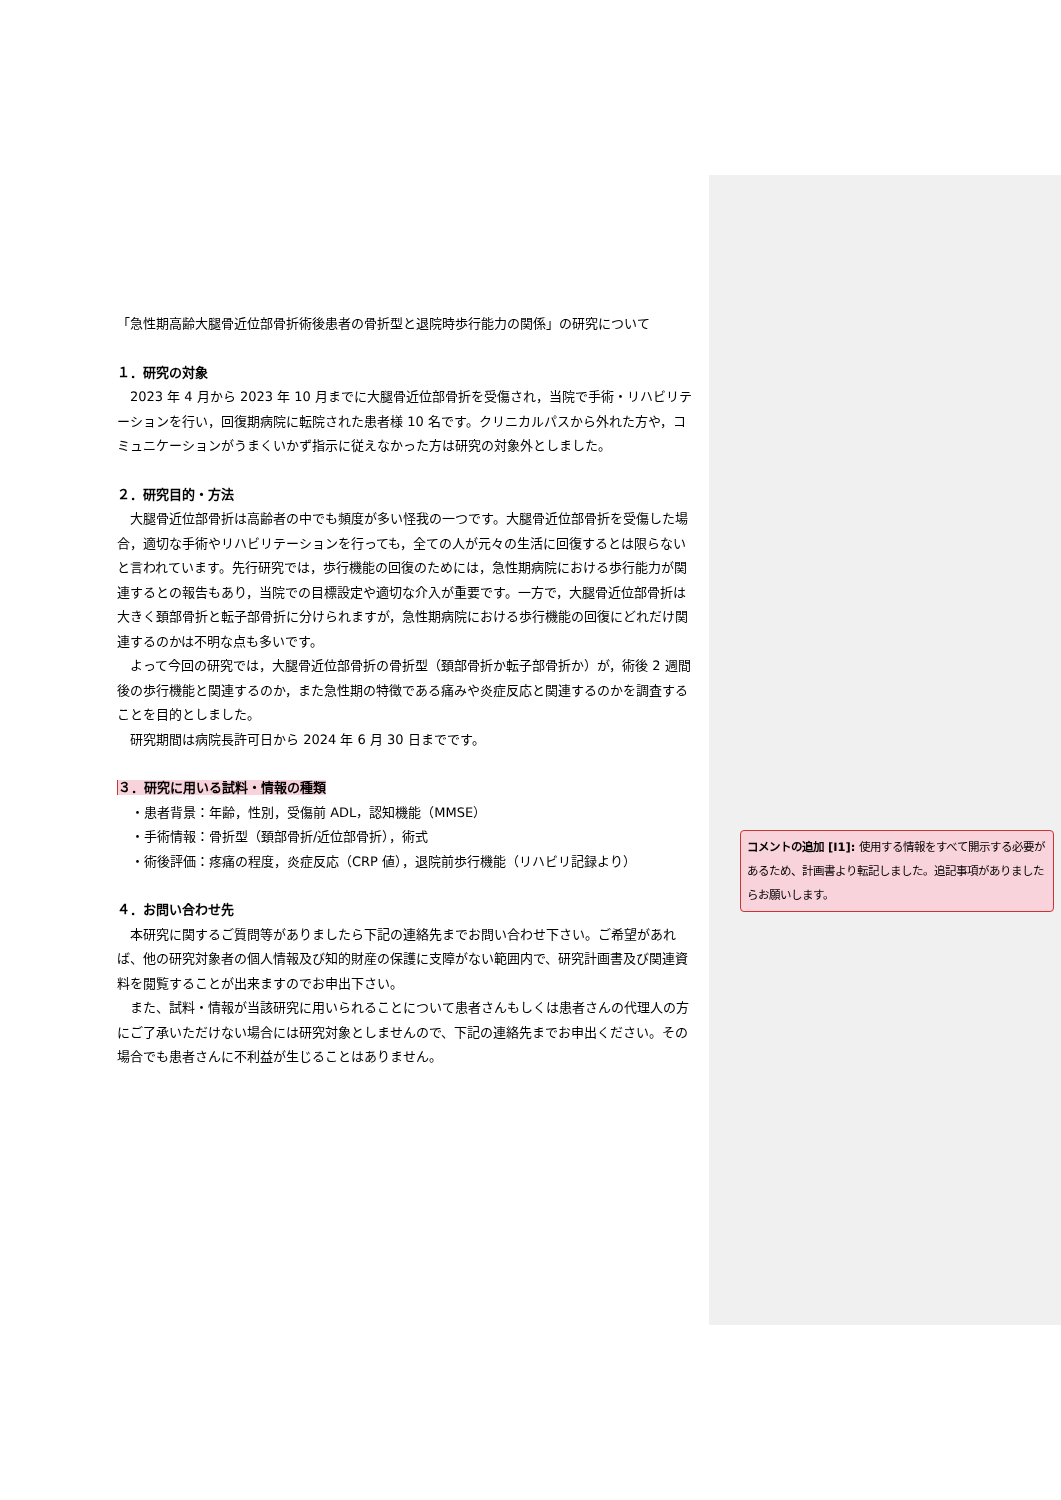「急性期高齢大腿骨近位部骨折術後患者の骨折型と退院時歩行能力の関係」の研究について
１．研究の対象
2023 年 4 月から 2023 年 10 月までに大腿骨近位部骨折を受傷され，当院で手術・リハビリテーションを行い，回復期病院に転院された患者様 10 名です。クリニカルパスから外れた方や，コミュニケーションがうまくいかず指示に従えなかった方は研究の対象外としました。
２．研究目的・方法
大腿骨近位部骨折は高齢者の中でも頻度が多い怪我の一つです。大腿骨近位部骨折を受傷した場合，適切な手術やリハビリテーションを行っても，全ての人が元々の生活に回復するとは限らないと言われています。先行研究では，歩行機能の回復のためには，急性期病院における歩行能力が関連するとの報告もあり，当院での目標設定や適切な介入が重要です。一方で，大腿骨近位部骨折は大きく頚部骨折と転子部骨折に分けられますが，急性期病院における歩行機能の回復にどれだけ関連するのかは不明な点も多いです。
よって今回の研究では，大腿骨近位部骨折の骨折型（頚部骨折か転子部骨折か）が，術後 2 週間後の歩行機能と関連するのか，また急性期の特徴である痛みや炎症反応と関連するのかを調査することを目的としました。
研究期間は病院長許可日から 2024 年 6 月 30 日までです。
３．研究に用いる試料・情報の種類
・患者背景：年齢，性別，受傷前 ADL，認知機能（MMSE）
・手術情報：骨折型（頚部骨折/近位部骨折），術式
・術後評価：疼痛の程度，炎症反応（CRP 値），退院前歩行機能（リハビリ記録より）
４．お問い合わせ先
本研究に関するご質問等がありましたら下記の連絡先までお問い合わせ下さい。ご希望があれば、他の研究対象者の個人情報及び知的財産の保護に支障がない範囲内で、研究計画書及び関連資料を閲覧することが出来ますのでお申出下さい。
また、試料・情報が当該研究に用いられることについて患者さんもしくは患者さんの代理人の方にご了承いただけない場合には研究対象としませんので、下記の連絡先までお申出ください。その場合でも患者さんに不利益が生じることはありません。
コメントの追加 [I1]: 使用する情報をすべて開示する必要があるため、計画書より転記しました。追記事項がありましたらお願いします。